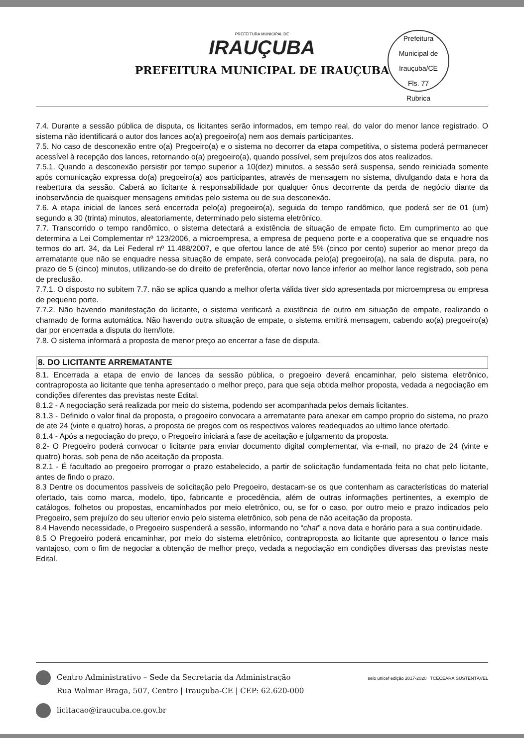PREFEITURA MUNICIPAL DE
IRAUÇUBA
PREFEITURA MUNICIPAL DE IRAUÇUBA
Prefeitura Municipal de Irauçuba/CE
Fls. 77
Rubrica
7.4. Durante a sessão pública de disputa, os licitantes serão informados, em tempo real, do valor do menor lance registrado. O sistema não identificará o autor dos lances ao(a) pregoeiro(a) nem aos demais participantes.
7.5. No caso de desconexão entre o(a) Pregoeiro(a) e o sistema no decorrer da etapa competitiva, o sistema poderá permanecer acessível à recepção dos lances, retornando o(a) pregoeiro(a), quando possível, sem prejuízos dos atos realizados.
7.5.1. Quando a desconexão persistir por tempo superior a 10(dez) minutos, a sessão será suspensa, sendo reiniciada somente após comunicação expressa do(a) pregoeiro(a) aos participantes, através de mensagem no sistema, divulgando data e hora da reabertura da sessão. Caberá ao licitante à responsabilidade por qualquer ônus decorrente da perda de negócio diante da inobservância de quaisquer mensagens emitidas pelo sistema ou de sua desconexão.
7.6. A etapa inicial de lances será encerrada pelo(a) pregoeiro(a), seguida do tempo randômico, que poderá ser de 01 (um) segundo a 30 (trinta) minutos, aleatoriamente, determinado pelo sistema eletrônico.
7.7. Transcorrido o tempo randômico, o sistema detectará a existência de situação de empate ficto. Em cumprimento ao que determina a Lei Complementar nº 123/2006, a microempresa, a empresa de pequeno porte e a cooperativa que se enquadre nos termos do art. 34, da Lei Federal nº 11.488/2007, e que ofertou lance de até 5% (cinco por cento) superior ao menor preço da arrematante que não se enquadre nessa situação de empate, será convocada pelo(a) pregoeiro(a), na sala de disputa, para, no prazo de 5 (cinco) minutos, utilizando-se do direito de preferência, ofertar novo lance inferior ao melhor lance registrado, sob pena de preclusão.
7.7.1. O disposto no subitem 7.7. não se aplica quando a melhor oferta válida tiver sido apresentada por microempresa ou empresa de pequeno porte.
7.7.2. Não havendo manifestação do licitante, o sistema verificará a existência de outro em situação de empate, realizando o chamado de forma automática. Não havendo outra situação de empate, o sistema emitirá mensagem, cabendo ao(a) pregoeiro(a) dar por encerrada a disputa do item/lote.
7.8. O sistema informará a proposta de menor preço ao encerrar a fase de disputa.
8. DO LICITANTE ARREMATANTE
8.1. Encerrada a etapa de envio de lances da sessão pública, o pregoeiro deverá encaminhar, pelo sistema eletrônico, contraproposta ao licitante que tenha apresentado o melhor preço, para que seja obtida melhor proposta, vedada a negociação em condições diferentes das previstas neste Edital.
8.1.2 - A negociação será realizada por meio do sistema, podendo ser acompanhada pelos demais licitantes.
8.1.3 - Definido o valor final da proposta, o pregoeiro convocara a arrematante para anexar em campo proprio do sistema, no prazo de ate 24 (vinte e quatro) horas, a proposta de pregos com os respectivos valores readequados ao ultimo lance ofertado.
8.1.4 - Após a negociação do preço, o Pregoeiro iniciará a fase de aceitação e julgamento da proposta.
8.2- O Pregoeiro poderá convocar o licitante para enviar documento digital complementar, via e-mail, no prazo de 24 (vinte e quatro) horas, sob pena de não aceitação da proposta.
8.2.1 - É facultado ao pregoeiro prorrogar o prazo estabelecido, a partir de solicitação fundamentada feita no chat pelo licitante, antes de findo o prazo.
8.3 Dentre os documentos passíveis de solicitação pelo Pregoeiro, destacam-se os que contenham as características do material ofertado, tais como marca, modelo, tipo, fabricante e procedência, além de outras informações pertinentes, a exemplo de catálogos, folhetos ou propostas, encaminhados por meio eletrônico, ou, se for o caso, por outro meio e prazo indicados pelo Pregoeiro, sem prejuízo do seu ulterior envio pelo sistema eletrônico, sob pena de não aceitação da proposta.
8.4 Havendo necessidade, o Pregoeiro suspenderá a sessão, informando no “chat” a nova data e horário para a sua continuidade.
8.5 O Pregoeiro poderá encaminhar, por meio do sistema eletrônico, contraproposta ao licitante que apresentou o lance mais vantajoso, com o fim de negociar a obtenção de melhor preço, vedada a negociação em condições diversas das previstas neste Edital.
Centro Administrativo – Sede da Secretaria da Administração
Rua Walmar Braga, 507, Centro | Irauçuba-CE | CEP: 62.620-000
licitacao@iraucuba.ce.gov.br
selo unicef edição 2017-2020 TCECEARÁ SUSTENTÁVEL